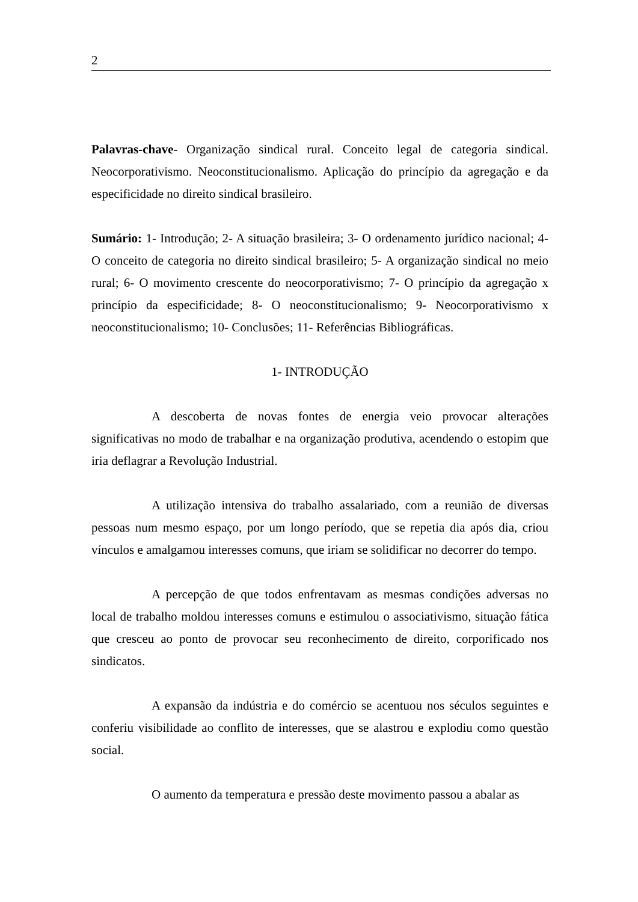2
Palavras-chave- Organização sindical rural. Conceito legal de categoria sindical. Neocorporativismo. Neoconstitucionalismo. Aplicação do princípio da agregação e da especificidade no direito sindical brasileiro.
Sumário: 1- Introdução; 2- A situação brasileira; 3- O ordenamento jurídico nacional; 4- O conceito de categoria no direito sindical brasileiro; 5- A organização sindical no meio rural; 6- O movimento crescente do neocorporativismo; 7- O princípio da agregação x princípio da especificidade; 8- O neoconstitucionalismo; 9- Neocorporativismo x neoconstitucionalismo; 10- Conclusões; 11- Referências Bibliográficas.
1- INTRODUÇÃO
A descoberta de novas fontes de energia veio provocar alterações significativas no modo de trabalhar e na organização produtiva, acendendo o estopim que iria deflagrar a Revolução Industrial.
A utilização intensiva do trabalho assalariado, com a reunião de diversas pessoas num mesmo espaço, por um longo período, que se repetia dia após dia, criou vínculos e amalgamou interesses comuns, que iriam se solidificar no decorrer do tempo.
A percepção de que todos enfrentavam as mesmas condições adversas no local de trabalho moldou interesses comuns e estimulou o associativismo, situação fática que cresceu ao ponto de provocar seu reconhecimento de direito, corporificado nos sindicatos.
A expansão da indústria e do comércio se acentuou nos séculos seguintes e conferiu visibilidade ao conflito de interesses, que se alastrou e explodiu como questão social.
O aumento da temperatura e pressão deste movimento passou a abalar as